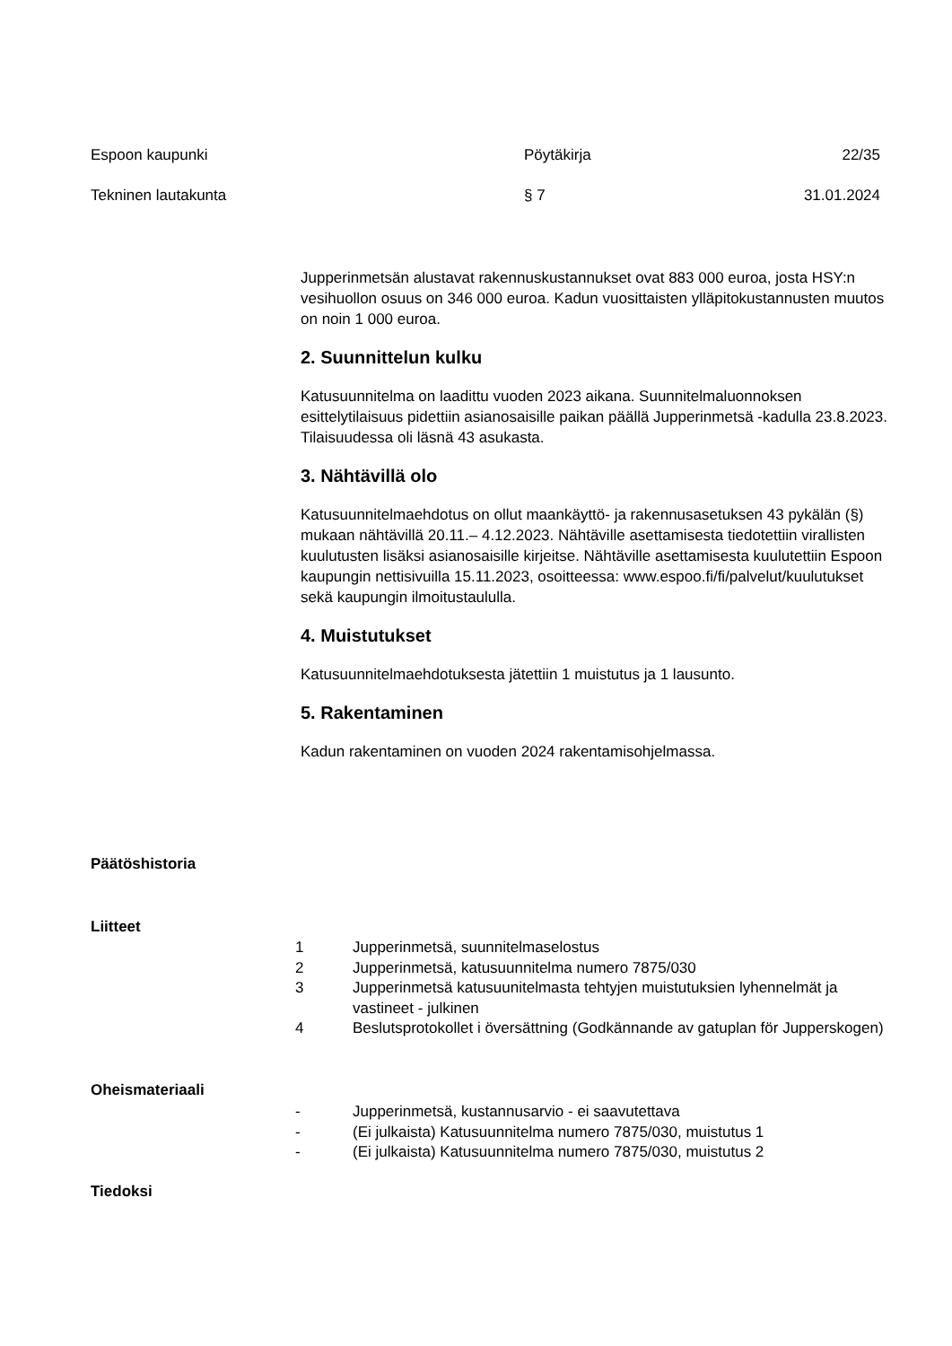Espoon kaupunki Pöytäkirja 22/35
Tekninen lautakunta § 7 31.01.2024
Jupperinmetsän alustavat rakennuskustannukset ovat 883 000 euroa, josta HSY:n vesihuollon osuus on 346 000 euroa. Kadun vuosittaisten ylläpitokustannusten muutos on noin 1 000 euroa.
2. Suunnittelun kulku
Katusuunnitelma on laadittu vuoden 2023 aikana. Suunnitelmaluonnoksen esittelytilaisuus pidettiin asianosaisille paikan päällä Jupperinmetsä -kadulla 23.8.2023. Tilaisuudessa oli läsnä 43 asukasta.
3. Nähtävillä olo
Katusuunnitelmaehdotus on ollut maankäyttö- ja rakennusasetuksen 43 pykälän (§) mukaan nähtävillä 20.11.– 4.12.2023. Nähtäville asettamisesta tiedotettiin virallisten kuulutusten lisäksi asianosaisille kirjeitse. Nähtäville asettamisesta kuulutettiin Espoon kaupungin nettisivuilla 15.11.2023, osoitteessa: www.espoo.fi/fi/palvelut/kuulutukset sekä kaupungin ilmoitustaululla.
4. Muistutukset
Katusuunnitelmaehdotuksesta jätettiin 1 muistutus ja 1 lausunto.
5. Rakentaminen
Kadun rakentaminen on vuoden 2024 rakentamisohjelmassa.
Päätöshistoria
Liitteet
1 Jupperinmetsä, suunnitelmaselostus
2 Jupperinmetsä, katusuunnitelma numero 7875/030
3 Jupperinmetsä katusuunitelmasta tehtyjen muistutuksien lyhennelmät ja vastineet - julkinen
4 Beslutsprotokollet i översättning (Godkännande av gatuplan för Jupperskogen)
Oheismateriaali
- Jupperinmetsä, kustannusarvio - ei saavutettava
- (Ei julkaista) Katusuunnitelma numero 7875/030, muistutus 1
- (Ei julkaista) Katusuunnitelma numero 7875/030, muistutus 2
Tiedoksi